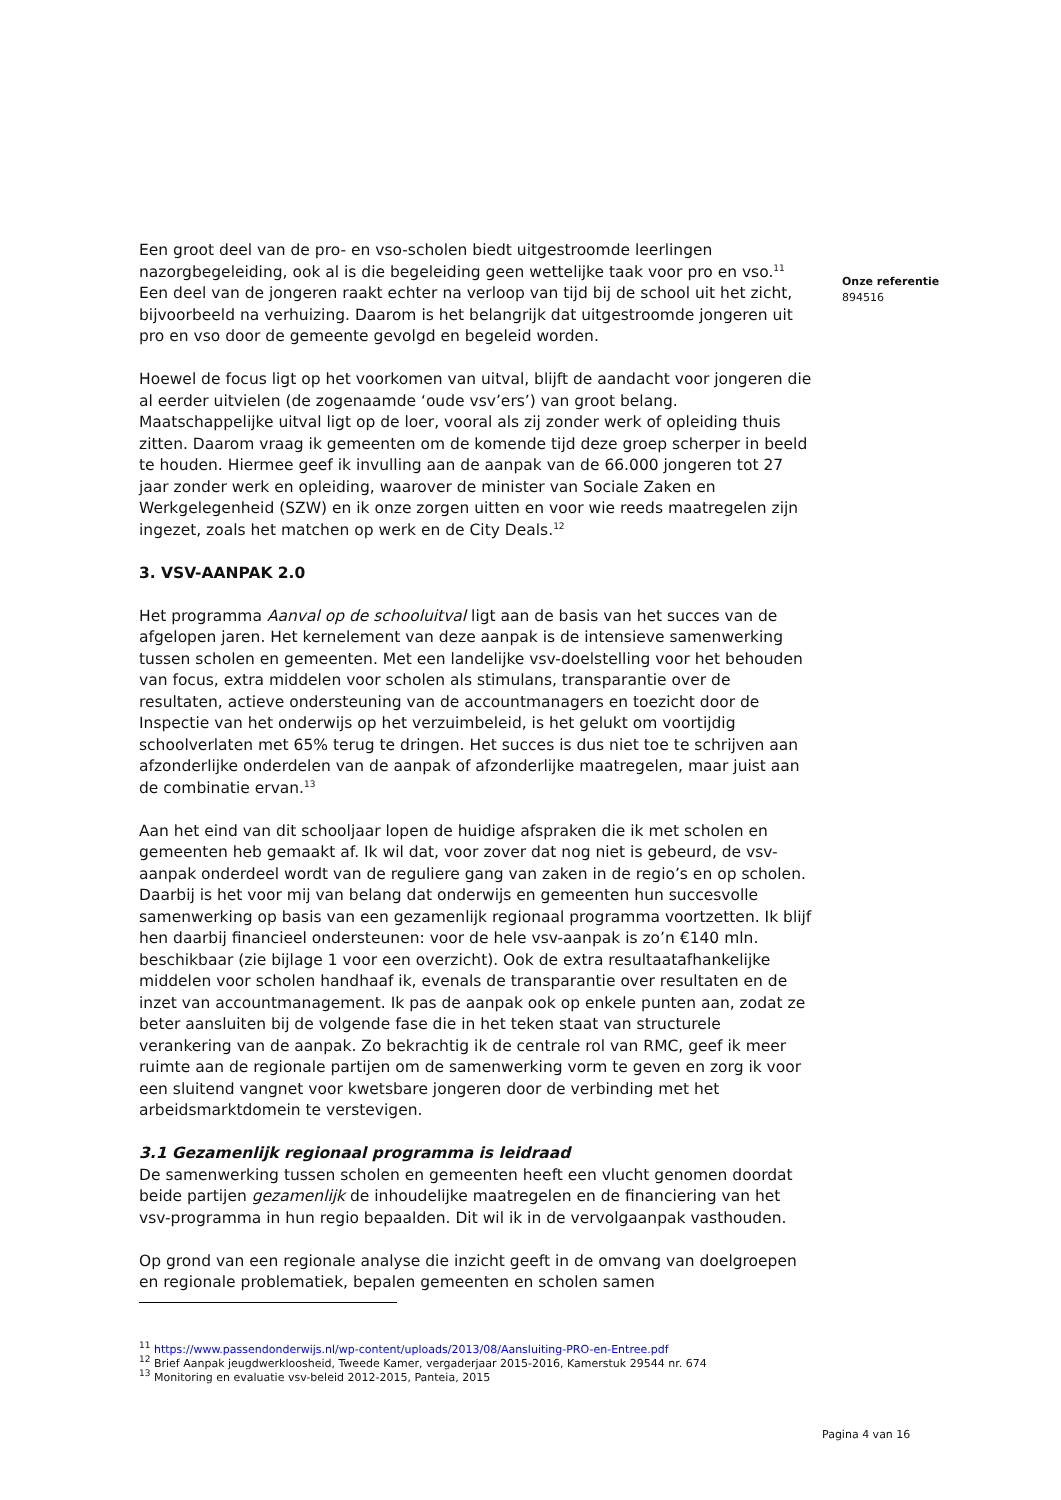Een groot deel van de pro- en vso-scholen biedt uitgestroomde leerlingen nazorgbegeleiding, ook al is die begeleiding geen wettelijke taak voor pro en vso.<sup>11</sup> Een deel van de jongeren raakt echter na verloop van tijd bij de school uit het zicht, bijvoorbeeld na verhuizing. Daarom is het belangrijk dat uitgestroomde jongeren uit pro en vso door de gemeente gevolgd en begeleid worden.
Hoewel de focus ligt op het voorkomen van uitval, blijft de aandacht voor jongeren die al eerder uitvielen (de zogenaamde ‘oude vsv’ers’) van groot belang. Maatschappelijke uitval ligt op de loer, vooral als zij zonder werk of opleiding thuis zitten. Daarom vraag ik gemeenten om de komende tijd deze groep scherper in beeld te houden. Hiermee geef ik invulling aan de aanpak van de 66.000 jongeren tot 27 jaar zonder werk en opleiding, waarover de minister van Sociale Zaken en Werkgelegenheid (SZW) en ik onze zorgen uitten en voor wie reeds maatregelen zijn ingezet, zoals het matchen op werk en de City Deals.<sup>12</sup>
3. VSV-AANPAK 2.0
Het programma Aanval op de schooluitval ligt aan de basis van het succes van de afgelopen jaren. Het kernelement van deze aanpak is de intensieve samenwerking tussen scholen en gemeenten. Met een landelijke vsv-doelstelling voor het behouden van focus, extra middelen voor scholen als stimulans, transparantie over de resultaten, actieve ondersteuning van de accountmanagers en toezicht door de Inspectie van het onderwijs op het verzuimbeleid, is het gelukt om voortijdig schoolverlaten met 65% terug te dringen. Het succes is dus niet toe te schrijven aan afzonderlijke onderdelen van de aanpak of afzonderlijke maatregelen, maar juist aan de combinatie ervan.<sup>13</sup>
Aan het eind van dit schooljaar lopen de huidige afspraken die ik met scholen en gemeenten heb gemaakt af. Ik wil dat, voor zover dat nog niet is gebeurd, de vsv-aanpak onderdeel wordt van de reguliere gang van zaken in de regio’s en op scholen. Daarbij is het voor mij van belang dat onderwijs en gemeenten hun succesvolle samenwerking op basis van een gezamenlijk regionaal programma voortzetten. Ik blijf hen daarbij financieel ondersteunen: voor de hele vsv-aanpak is zo’n €140 mln. beschikbaar (zie bijlage 1 voor een overzicht). Ook de extra resultaatafhankelijke middelen voor scholen handhaaf ik, evenals de transparantie over resultaten en de inzet van accountmanagement. Ik pas de aanpak ook op enkele punten aan, zodat ze beter aansluiten bij de volgende fase die in het teken staat van structurele verankering van de aanpak. Zo bekrachtig ik de centrale rol van RMC, geef ik meer ruimte aan de regionale partijen om de samenwerking vorm te geven en zorg ik voor een sluitend vangnet voor kwetsbare jongeren door de verbinding met het arbeidsmarktdomein te verstevigen.
3.1 Gezamenlijk regionaal programma is leidraad
De samenwerking tussen scholen en gemeenten heeft een vlucht genomen doordat beide partijen gezamenlijk de inhoudelijke maatregelen en de financiering van het vsv-programma in hun regio bepaalden. Dit wil ik in de vervolgaanpak vasthouden.
Op grond van een regionale analyse die inzicht geeft in de omvang van doelgroepen en regionale problematiek, bepalen gemeenten en scholen samen
<sup>11</sup> https://www.passendonderwijs.nl/wp-content/uploads/2013/08/Aansluiting-PRO-en-Entree.pdf
<sup>12</sup> Brief Aanpak jeugdwerkloosheid, Tweede Kamer, vergaderjaar 2015-2016, Kamerstuk 29544 nr. 674
<sup>13</sup> Monitoring en evaluatie vsv-beleid 2012-2015, Panteia, 2015
Onze referentie
894516
Pagina 4 van 16